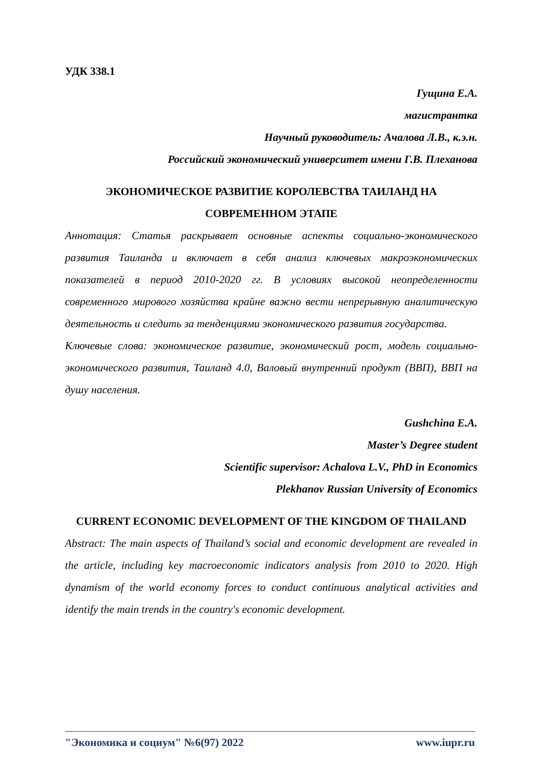УДК 338.1
Гущина Е.А.
магистрантка
Научный руководитель: Ачалова Л.В., к.э.н.
Российский экономический университет имени Г.В. Плеханова
ЭКОНОМИЧЕСКОЕ РАЗВИТИЕ КОРОЛЕВСТВА ТАИЛАНД НА СОВРЕМЕННОМ ЭТАПЕ
Аннотация: Статья раскрывает основные аспекты социально-экономического развития Таиланда и включает в себя анализ ключевых макроэкономических показателей в период 2010-2020 гг. В условиях высокой неопределенности современного мирового хозяйства крайне важно вести непрерывную аналитическую деятельность и следить за тенденциями экономического развития государства.
Ключевые слова: экономическое развитие, экономический рост, модель социально-экономического развития, Таиланд 4.0, Валовый внутренний продукт (ВВП), ВВП на душу населения.
Gushchina E.A.
Master’s Degree student
Scientific supervisor: Achalova L.V., PhD in Economics
Plekhanov Russian University of Economics
CURRENT ECONOMIC DEVELOPMENT OF THE KINGDOM OF THAILAND
Abstract: The main aspects of Thailand’s social and economic development are revealed in the article, including key macroeconomic indicators analysis from 2010 to 2020. High dynamism of the world economy forces to conduct continuous analytical activities and identify the main trends in the country's economic development.
"Экономика и социум" №6(97) 2022 www.iupr.ru